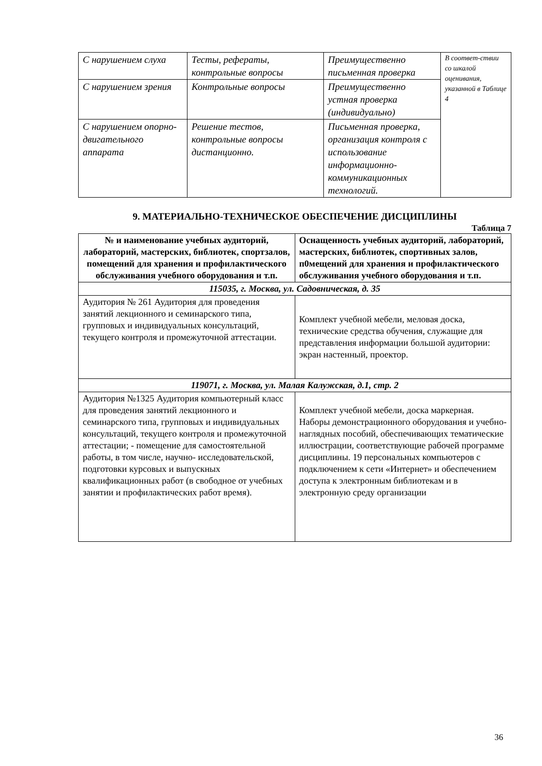| С нарушением слуха | Тесты, рефераты, контрольные вопросы | Преимущественно письменная проверка | В соответ-ствии со шкалой оценивания, указанной в Таблице 4 |
| С нарушением зрения | Контрольные вопросы | Преимущественно устная проверка (индивидуально) | |
| С нарушением опорно-двигательного аппарата | Решение тестов, контрольные вопросы дистанционно. | Письменная проверка, организация контроля с использование информационно-коммуникационных технологий. | |
9. МАТЕРИАЛЬНО-ТЕХНИЧЕСКОЕ ОБЕСПЕЧЕНИЕ ДИСЦИПЛИНЫ
Таблица 7
| № и наименование учебных аудиторий, лабораторий, мастерских, библиотек, спортзалов, помещений для хранения и профилактического обслуживания учебного оборудования и т.п. | Оснащенность учебных аудиторий, лабораторий, мастерских, библиотек, спортивных залов, п0мещений для хранения и профилактического обслуживания учебного оборудования и т.п. |
| --- | --- |
| 115035, г. Москва, ул. Садовническая, д. 35 | |
| Аудитория № 261 Аудитория для проведения занятий лекционного и семинарского типа, групповых и индивидуальных консультаций, текущего контроля и промежуточной аттестации. | Комплект учебной мебели, меловая доска, технические средства обучения, служащие для представления информации большой аудитории: экран настенный, проектор. |
| 119071, г. Москва, ул. Малая Калужская, д.1, стр. 2 | |
| Аудитория №1325 Аудитория компьютерный класс для проведения занятий лекционного и семинарского типа, групповых и индивидуальных консультаций, текущего контроля и промежуточной аттестации; - помещение для самостоятельной работы, в том числе, научно- исследовательской, подготовки курсовых и выпускных квалификационных работ (в свободное от учебных занятии и профилактических работ время). | Комплект учебной мебели, доска маркерная. Наборы демонстрационного оборудования и учебно-наглядных пособий, обеспечивающих тематические иллюстрации, соответствующие рабочей программе дисциплины. 19 персональных компьютеров с подключением к сети «Интернет» и обеспечением доступа к электронным библиотекам и в электронную среду организации |
36